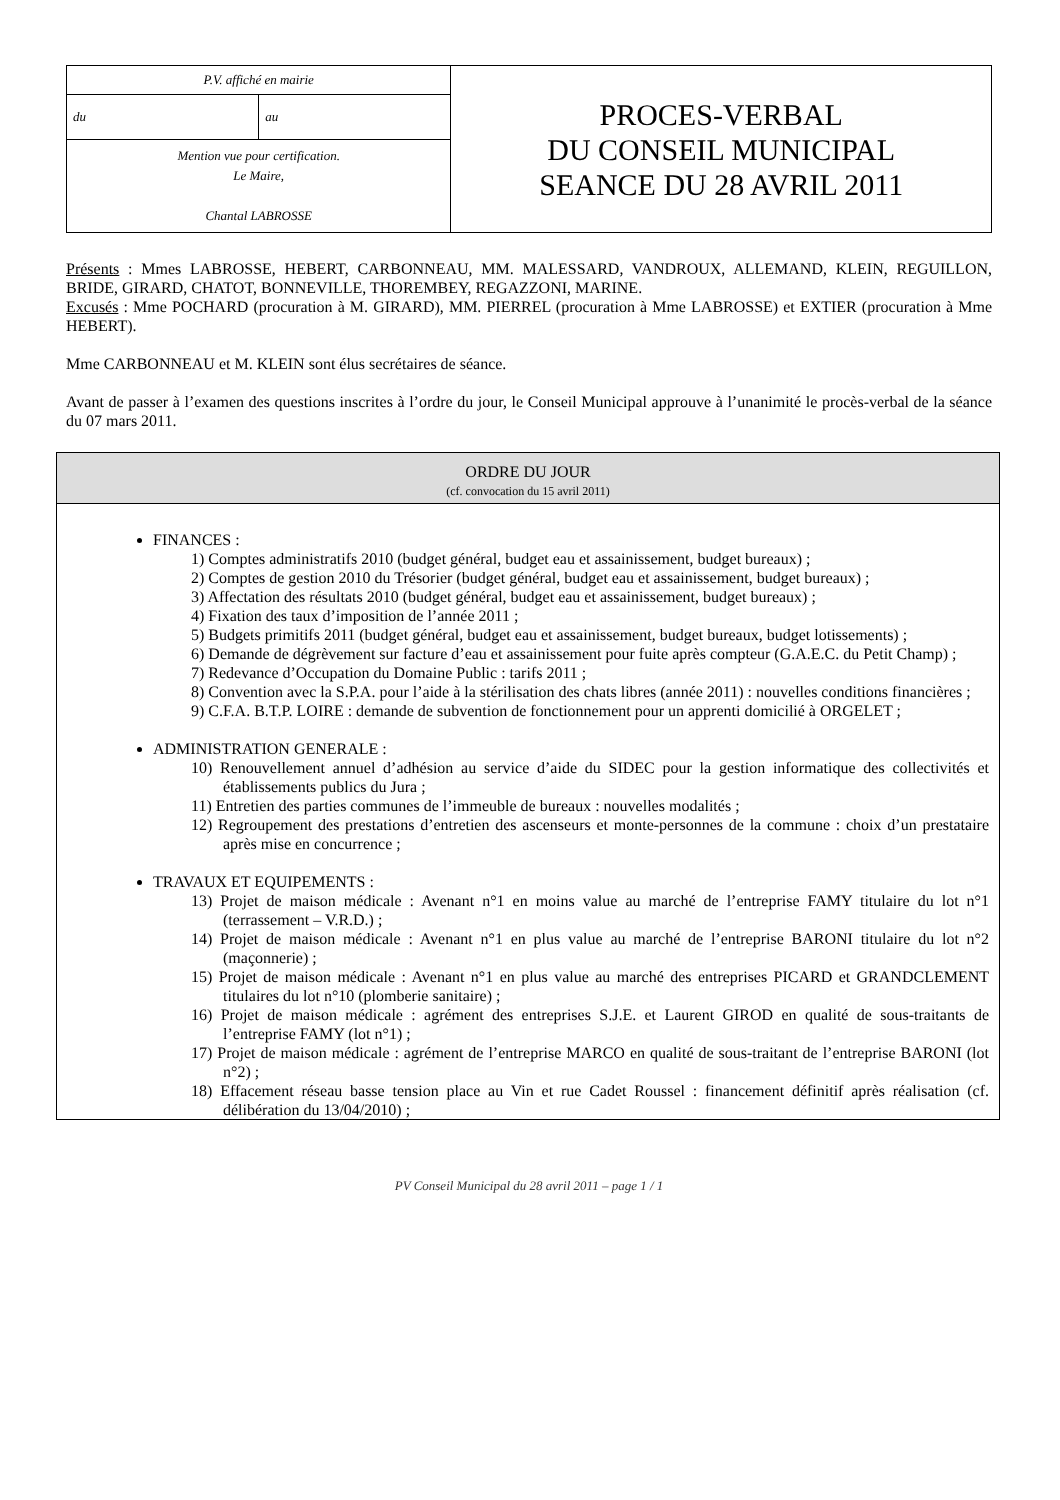| P.V. affiché en mairie | | PROCES-VERBAL DU CONSEIL MUNICIPAL SEANCE DU 28 AVRIL 2011 |
| du | au | |
| Mention vue pour certification. Le Maire, Chantal LABROSSE | | |
Présents : Mmes LABROSSE, HEBERT, CARBONNEAU, MM. MALESSARD, VANDROUX, ALLEMAND, KLEIN, REGUILLON, BRIDE, GIRARD, CHATOT, BONNEVILLE, THOREMBEY, REGAZZONI, MARINE.
Excusés : Mme POCHARD (procuration à M. GIRARD), MM. PIERREL (procuration à Mme LABROSSE) et EXTIER (procuration à Mme HEBERT).
Mme CARBONNEAU et M. KLEIN sont élus secrétaires de séance.
Avant de passer à l’examen des questions inscrites à l’ordre du jour, le Conseil Municipal approuve à l’unanimité le procès-verbal de la séance du 07 mars 2011.
ORDRE DU JOUR
(cf. convocation du 15 avril 2011)
FINANCES :
1) Comptes administratifs 2010 (budget général, budget eau et assainissement, budget bureaux) ;
2) Comptes de gestion 2010 du Trésorier (budget général, budget eau et assainissement, budget bureaux) ;
3) Affectation des résultats 2010 (budget général, budget eau et assainissement, budget bureaux) ;
4) Fixation des taux d’imposition de l’année 2011 ;
5) Budgets primitifs 2011 (budget général, budget eau et assainissement, budget bureaux, budget lotissements) ;
6) Demande de dégrèvement sur facture d’eau et assainissement pour fuite après compteur (G.A.E.C. du Petit Champ) ;
7) Redevance d’Occupation du Domaine Public : tarifs 2011 ;
8) Convention avec la S.P.A. pour l’aide à la stérilisation des chats libres (année 2011) : nouvelles conditions financières ;
9) C.F.A. B.T.P. LOIRE : demande de subvention de fonctionnement pour un apprenti domicilié à ORGELET ;
ADMINISTRATION GENERALE :
10) Renouvellement annuel d’adhésion au service d’aide du SIDEC pour la gestion informatique des collectivités et établissements publics du Jura ;
11) Entretien des parties communes de l’immeuble de bureaux : nouvelles modalités ;
12) Regroupement des prestations d’entretien des ascenseurs et monte-personnes de la commune : choix d’un prestataire après mise en concurrence ;
TRAVAUX ET EQUIPEMENTS :
13) Projet de maison médicale : Avenant n°1 en moins value au marché de l’entreprise FAMY titulaire du lot n°1 (terrassement – V.R.D.) ;
14) Projet de maison médicale : Avenant n°1 en plus value au marché de l’entreprise BARONI titulaire du lot n°2 (maçonnerie) ;
15) Projet de maison médicale : Avenant n°1 en plus value au marché des entreprises PICARD et GRANDCLEMENT titulaires du lot n°10 (plomberie sanitaire) ;
16) Projet de maison médicale : agrément des entreprises S.J.E. et Laurent GIROD en qualité de sous-traitants de l’entreprise FAMY (lot n°1) ;
17) Projet de maison médicale : agrément de l’entreprise MARCO en qualité de sous-traitant de l’entreprise BARONI (lot n°2) ;
18) Effacement réseau basse tension place au Vin et rue Cadet Roussel : financement définitif après réalisation (cf. délibération du 13/04/2010) ;
PV Conseil Municipal du 28 avril 2011 – page 1 / 1